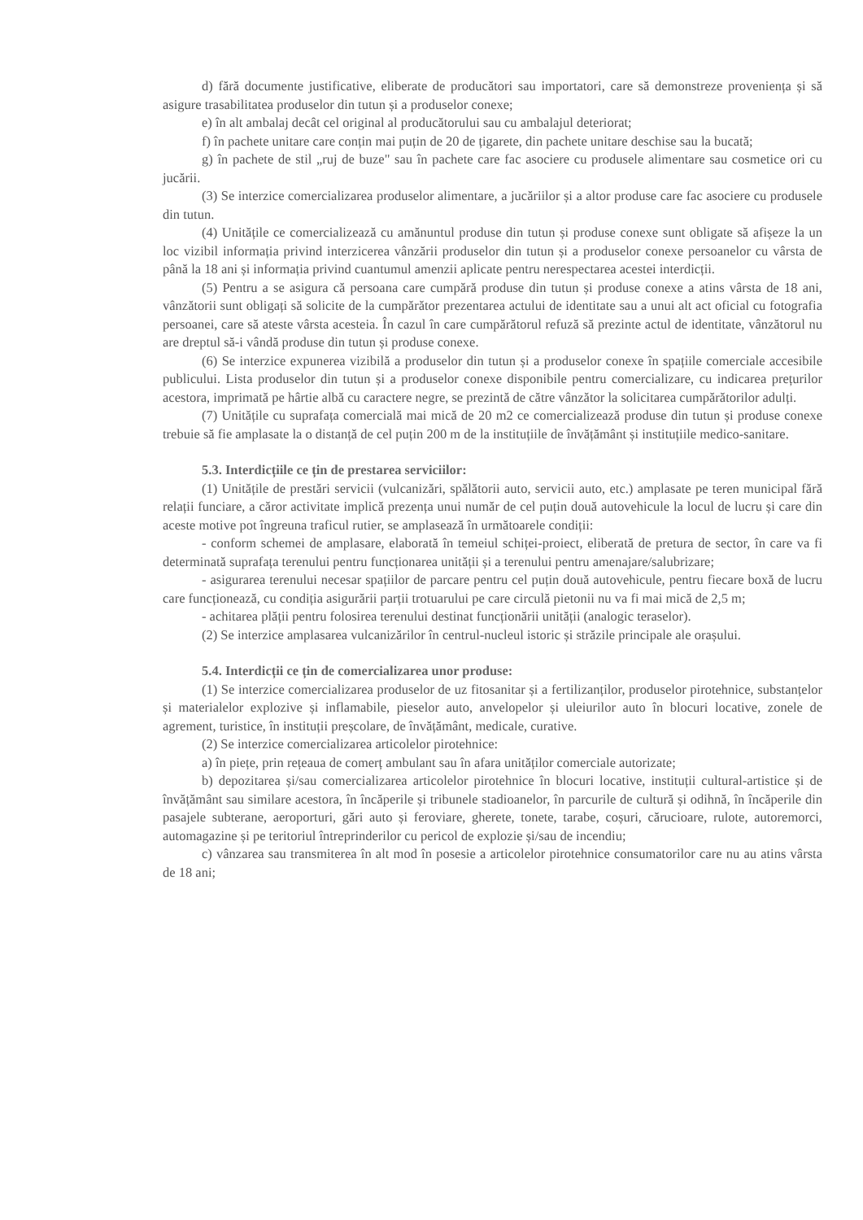d) fără documente justificative, eliberate de producători sau importatori, care să demonstreze proveniența și să asigure trasabilitatea produselor din tutun și a produselor conexe;
e) în alt ambalaj decât cel original al producătorului sau cu ambalajul deteriorat;
f) în pachete unitare care conțin mai puțin de 20 de țigarete, din pachete unitare deschise sau la bucată;
g) în pachete de stil „ruj de buze" sau în pachete care fac asociere cu produsele alimentare sau cosmetice ori cu jucării.
(3) Se interzice comercializarea produselor alimentare, a jucăriilor și a altor produse care fac asociere cu produsele din tutun.
(4) Unitățile ce comercializează cu amănuntul produse din tutun și produse conexe sunt obligate să afișeze la un loc vizibil informația privind interzicerea vânzării produselor din tutun și a produselor conexe persoanelor cu vârsta de până la 18 ani și informația privind cuantumul amenzii aplicate pentru nerespectarea acestei interdicții.
(5) Pentru a se asigura că persoana care cumpără produse din tutun și produse conexe a atins vârsta de 18 ani, vânzătorii sunt obligați să solicite de la cumpărător prezentarea actului de identitate sau a unui alt act oficial cu fotografia persoanei, care să ateste vârsta acesteia. În cazul în care cumpărătorul refuză să prezinte actul de identitate, vânzătorul nu are dreptul să-i vândă produse din tutun și produse conexe.
(6) Se interzice expunerea vizibilă a produselor din tutun și a produselor conexe în spațiile comerciale accesibile publicului. Lista produselor din tutun și a produselor conexe disponibile pentru comercializare, cu indicarea prețurilor acestora, imprimată pe hârtie albă cu caractere negre, se prezintă de către vânzător la solicitarea cumpărătorilor adulți.
(7) Unitățile cu suprafața comercială mai mică de 20 m2 ce comercializează produse din tutun și produse conexe trebuie să fie amplasate la o distanță de cel puțin 200 m de la instituțiile de învățământ și instituțiile medico-sanitare.
5.3. Interdicțiile ce țin de prestarea serviciilor:
(1) Unitățile de prestări servicii (vulcanizări, spălătorii auto, servicii auto, etc.) amplasate pe teren municipal fără relații funciare, a căror activitate implică prezența unui număr de cel puțin două autovehicule la locul de lucru și care din aceste motive pot îngreuna traficul rutier, se amplasează în următoarele condiții:
- conform schemei de amplasare, elaborată în temeiul schiței-proiect, eliberată de pretura de sector, în care va fi determinată suprafața terenului pentru funcționarea unității și a terenului pentru amenajare/salubrizare;
- asigurarea terenului necesar spațiilor de parcare pentru cel puțin două autovehicule, pentru fiecare boxă de lucru care funcționează, cu condiția asigurării parții trotuarului pe care circulă pietonii nu va fi mai mică de 2,5 m;
- achitarea plății pentru folosirea terenului destinat funcționării unității (analogic teraselor).
(2) Se interzice amplasarea vulcanizărilor în centrul-nucleul istoric și străzile principale ale orașului.
5.4. Interdicții ce țin de comercializarea unor produse:
(1) Se interzice comercializarea produselor de uz fitosanitar și a fertilizanților, produselor pirotehnice, substanțelor și materialelor explozive și inflamabile, pieselor auto, anvelopelor și uleiurilor auto în blocuri locative, zonele de agrement, turistice, în instituții preșcolare, de învățământ, medicale, curative.
(2) Se interzice comercializarea articolelor pirotehnice:
a) în piețe, prin rețeaua de comerț ambulant sau în afara unităților comerciale autorizate;
b) depozitarea și/sau comercializarea articolelor pirotehnice în blocuri locative, instituții cultural-artistice și de învățământ sau similare acestora, în încăperile și tribunele stadioanelor, în parcurile de cultură și odihnă, în încăperile din pasajele subterane, aeroporturi, gări auto și feroviare, gherete, tonete, tarabe, coșuri, cărucioare, rulote, autoremorci, automagazine și pe teritoriul întreprinderilor cu pericol de explozie și/sau de incendiu;
c) vânzarea sau transmiterea în alt mod în posesie a articolelor pirotehnice consumatorilor care nu au atins vârsta de 18 ani;